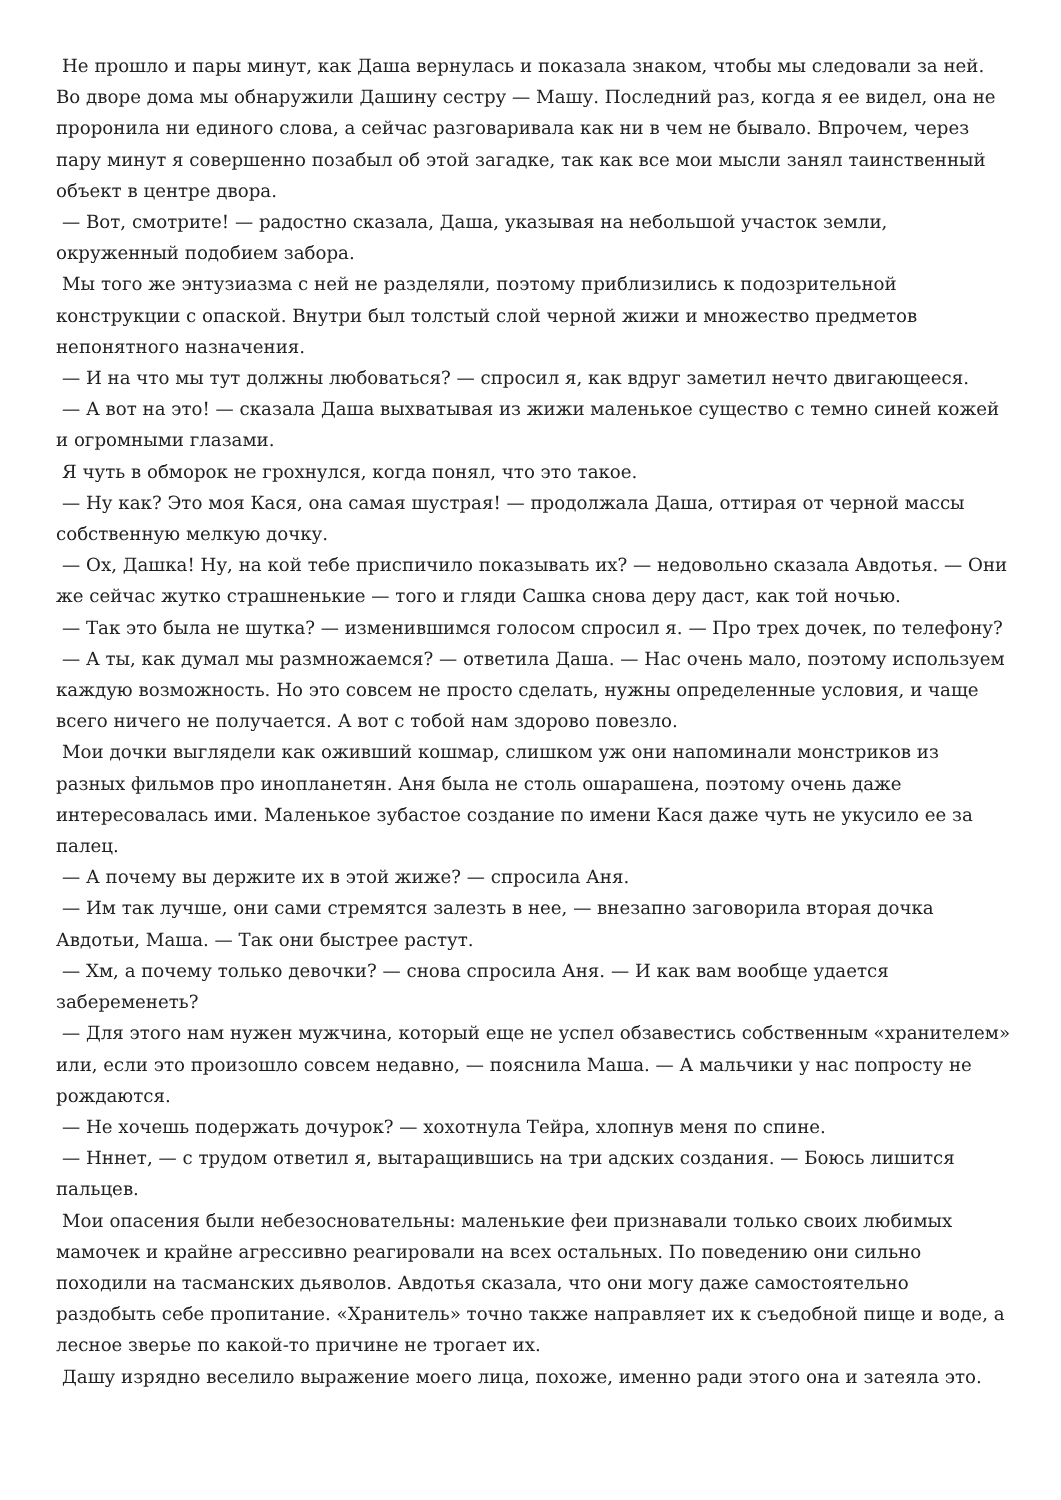Не прошло и пары минут, как Даша вернулась и показала знаком, чтобы мы следовали за ней. Во дворе дома мы обнаружили Дашину сестру — Машу. Последний раз, когда я ее видел, она не проронила ни единого слова, а сейчас разговаривала как ни в чем не бывало. Впрочем, через пару минут я совершенно позабыл об этой загадке, так как все мои мысли занял таинственный объект в центре двора.
— Вот, смотрите! — радостно сказала, Даша, указывая на небольшой участок земли, окруженный подобием забора.
Мы того же энтузиазма с ней не разделяли, поэтому приблизились к подозрительной конструкции с опаской. Внутри был толстый слой черной жижи и множество предметов непонятного назначения.
— И на что мы тут должны любоваться? — спросил я, как вдруг заметил нечто двигающееся.
— А вот на это! — сказала Даша выхватывая из жижи маленькое существо с темно синей кожей и огромными глазами.
Я чуть в обморок не грохнулся, когда понял, что это такое.
— Ну как? Это моя Кася, она самая шустрая! — продолжала Даша, оттирая от черной массы собственную мелкую дочку.
— Ох, Дашка! Ну, на кой тебе приспичило показывать их? — недовольно сказала Авдотья. — Они же сейчас жутко страшненькие — того и гляди Сашка снова деру даст, как той ночью.
— Так это была не шутка? — изменившимся голосом спросил я. — Про трех дочек, по телефону?
— А ты, как думал мы размножаемся? — ответила Даша. — Нас очень мало, поэтому используем каждую возможность. Но это совсем не просто сделать, нужны определенные условия, и чаще всего ничего не получается. А вот с тобой нам здорово повезло.
Мои дочки выглядели как оживший кошмар, слишком уж они напоминали монстриков из разных фильмов про инопланетян. Аня была не столь ошарашена, поэтому очень даже интересовалась ими. Маленькое зубастое создание по имени Кася даже чуть не укусило ее за палец.
— А почему вы держите их в этой жиже? — спросила Аня.
— Им так лучше, они сами стремятся залезть в нее, — внезапно заговорила вторая дочка Авдотьи, Маша. — Так они быстрее растут.
— Хм, а почему только девочки? — снова спросила Аня. — И как вам вообще удается забеременеть?
— Для этого нам нужен мужчина, который еще не успел обзавестись собственным «хранителем» или, если это произошло совсем недавно, — пояснила Маша. — А мальчики у нас попросту не рождаются.
— Не хочешь подержать дочурок? — хохотнула Тейра, хлопнув меня по спине.
— Нннет, — с трудом ответил я, вытаращившись на три адских создания. — Боюсь лишится пальцев.
Мои опасения были небезосновательны: маленькие феи признавали только своих любимых мамочек и крайне агрессивно реагировали на всех остальных. По поведению они сильно походили на тасманских дьяволов. Авдотья сказала, что они могу даже самостоятельно раздобыть себе пропитание. «Хранитель» точно также направляет их к съедобной пище и воде, а лесное зверье по какой-то причине не трогает их.
Дашу изрядно веселило выражение моего лица, похоже, именно ради этого она и затеяла это.